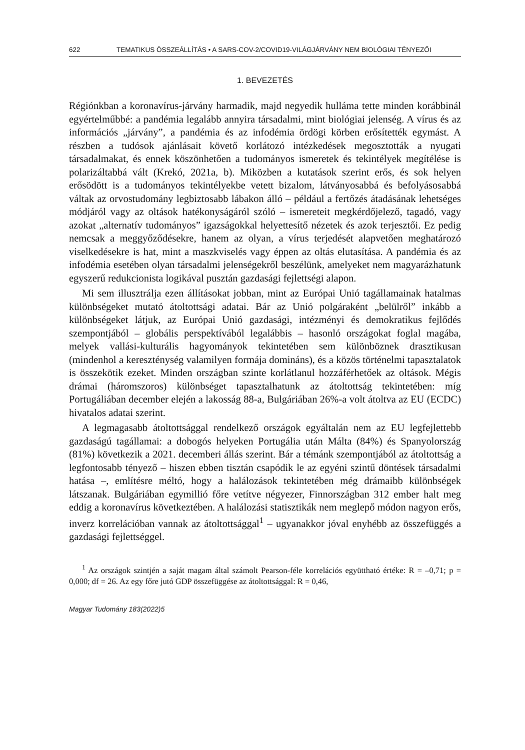622 TEMATIKUS ÖSSZEÁLLÍTÁS • A SARS-COV-2/COVID19-VILÁGJÁRVÁNY NEM BIOLÓGIAI TÉNYEZŐI
1. BEVEZETÉS
Régiónkban a koronavírus-járvány harmadik, majd negyedik hulláma tette minden korábbinál egyértelműbbé: a pandémia legalább annyira társadalmi, mint biológiai jelenség. A vírus és az információs „járvány”, a pandémia és az infodémia ördögi körben erősítették egymást. A részben a tudósok ajánlásait követő korlátozó intézkedések megosztották a nyugati társadalmakat, és ennek köszönhetően a tudományos ismeretek és tekintélyek megítélése is polarizáltabbá vált (Krekó, 2021a, b). Miközben a kutatások szerint erős, és sok helyen erősödött is a tudományos tekintélyekbe vetett bizalom, látványosabbá és befolyásosabbá váltak az orvostudomány legbiztosabb lábakon álló – például a fertőzés átadásának lehetséges módjáról vagy az oltások hatékonyságáról szóló – ismereteit megkérdőjelező, tagadó, vagy azokat „alternatív tudományos” igazságokkal helyettesítő nézetek és azok terjesztői. Ez pedig nemcsak a meggyőződésekre, hanem az olyan, a vírus terjedését alapvetően meghatározó viselkedésekre is hat, mint a maszkviselés vagy éppen az oltás elutasítása. A pandémia és az infodémia esetében olyan társadalmi jelenségekről beszélünk, amelyeket nem magyarázhatunk egyszerű redukcionista logikával pusztán gazdasági fejlettségi alapon.
Mi sem illusztrálja ezen állításokat jobban, mint az Európai Unió tagállamainak hatalmas különbségeket mutató átoltottsági adatai. Bár az Unió polgáraként „belülről” inkább a különbségeket látjuk, az Európai Unió gazdasági, intézményi és demokratikus fejlődés szempontjából – globális perspektívából legalábbis – hasonló országokat foglal magába, melyek vallási-kulturális hagyományok tekintetében sem különböznek drasztikusan (mindenhol a kereszténység valamilyen formája domináns), és a közös történelmi tapasztalatok is összekötik ezeket. Minden országban szinte korlátlanul hozzáférhetőek az oltások. Mégis drámai (háromszoros) különbséget tapasztalhatunk az átoltottság tekintetében: míg Portugáliában december elején a lakosság 88-a, Bulgáriában 26%-a volt átoltva az EU (ECDC) hivatalos adatai szerint.
A legmagasabb átoltottsággal rendelkező országok egyáltalán nem az EU legfejlettebb gazdaságú tagállamai: a dobogós helyeken Portugália után Málta (84%) és Spanyolország (81%) következik a 2021. decemberi állás szerint. Bár a témánk szempontjából az átoltottság a legfontosabb tényező – hiszen ebben tisztán csapódik le az egyéni szintű döntések társadalmi hatása –, említésre méltó, hogy a halálozások tekintetében még drámaibb különbségek látszanak. Bulgáriában egymillió főre vetítve négyezer, Finnországban 312 ember halt meg eddig a koronavírus következtében. A halálozási statisztikák nem meglepő módon nagyon erős, inverz korrelációban vannak az átoltottsággal<sup>1</sup> – ugyanakkor jóval enyhébb az összefüggés a gazdasági fejlettséggel.
<sup>1</sup> Az országok szintjén a saját magam által számolt Pearson-féle korrelációs együttható értéke: R = –0,71; p = 0,000; df = 26. Az egy főre jutó GDP összefüggése az átoltottsággal: R = 0,46,
Magyar Tudomány 183(2022)5